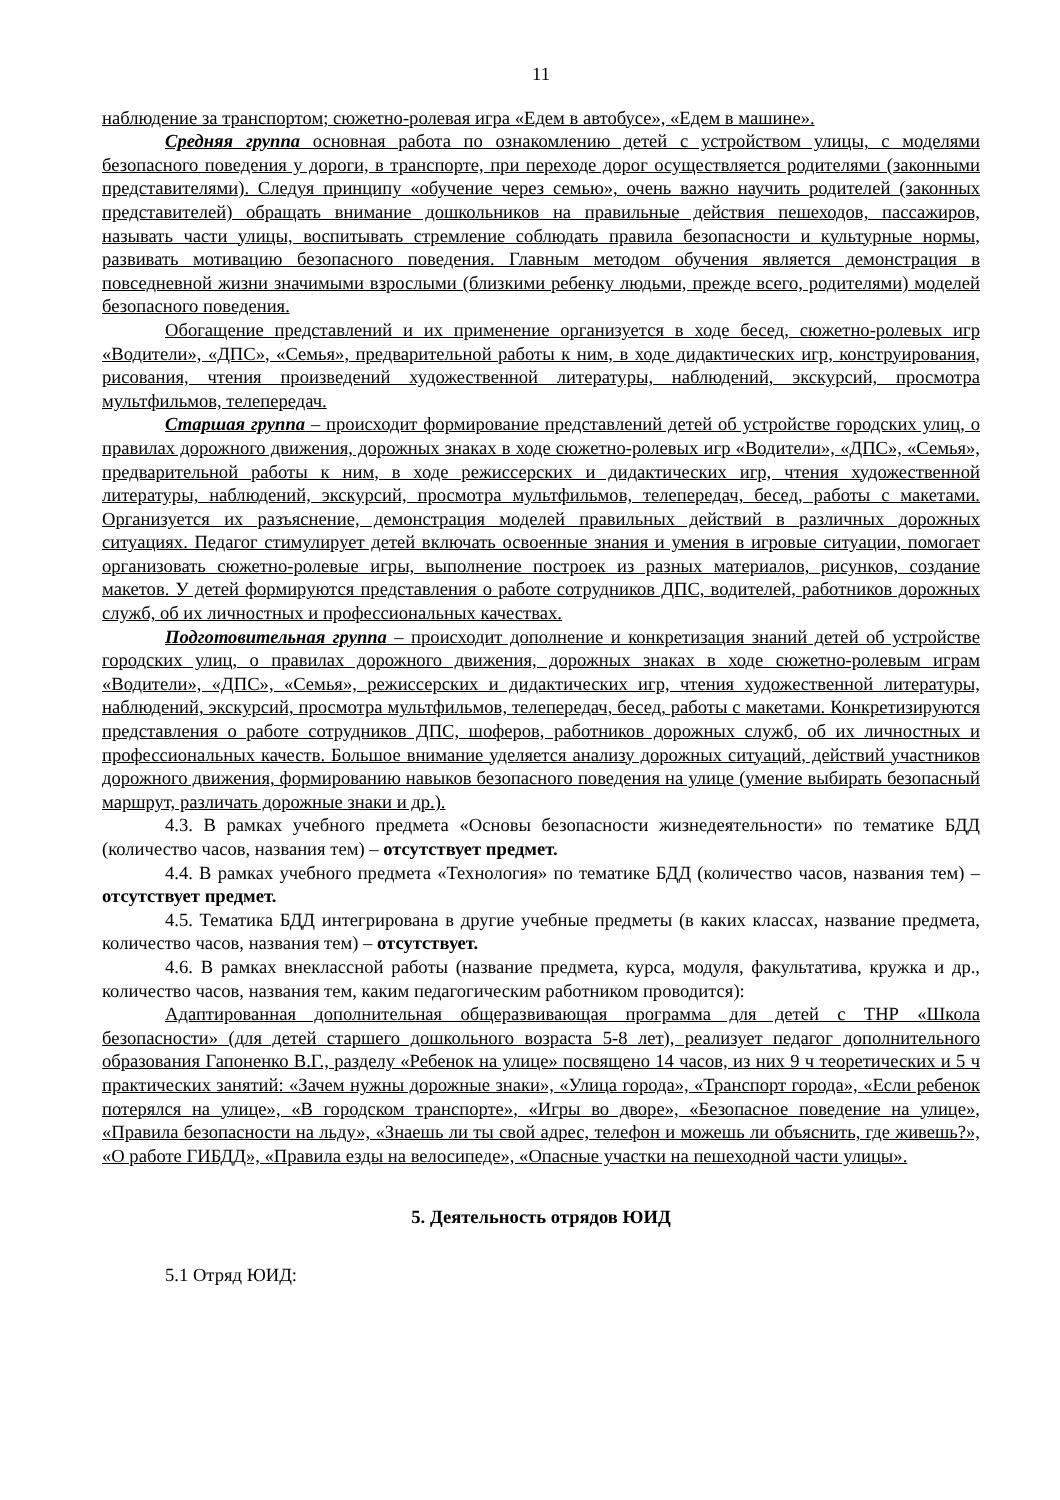11
наблюдение за транспортом; сюжетно-ролевая игра «Едем в автобусе», «Едем в машине».
Средняя группа основная работа по ознакомлению детей с устройством улицы, с моделями безопасного поведения у дороги, в транспорте, при переходе дорог осуществляется родителями (законными представителями). Следуя принципу «обучение через семью», очень важно научить родителей (законных представителей) обращать внимание дошкольников на правильные действия пешеходов, пассажиров, называть части улицы, воспитывать стремление соблюдать правила безопасности и культурные нормы, развивать мотивацию безопасного поведения. Главным методом обучения является демонстрация в повседневной жизни значимыми взрослыми (близкими ребенку людьми, прежде всего, родителями) моделей безопасного поведения.
Обогащение представлений и их применение организуется в ходе бесед, сюжетно-ролевых игр «Водители», «ДПС», «Семья», предварительной работы к ним, в ходе дидактических игр, конструирования, рисования, чтения произведений художественной литературы, наблюдений, экскурсий, просмотра мультфильмов, телепередач.
Старшая группа – происходит формирование представлений детей об устройстве городских улиц, о правилах дорожного движения, дорожных знаках в ходе сюжетно-ролевых игр «Водители», «ДПС», «Семья», предварительной работы к ним, в ходе режиссерских и дидактических игр, чтения художественной литературы, наблюдений, экскурсий, просмотра мультфильмов, телепередач, бесед, работы с макетами. Организуется их разъяснение, демонстрация моделей правильных действий в различных дорожных ситуациях. Педагог стимулирует детей включать освоенные знания и умения в игровые ситуации, помогает организовать сюжетно-ролевые игры, выполнение построек из разных материалов, рисунков, создание макетов. У детей формируются представления о работе сотрудников ДПС, водителей, работников дорожных служб, об их личностных и профессиональных качествах.
Подготовительная группа – происходит дополнение и конкретизация знаний детей об устройстве городских улиц, о правилах дорожного движения, дорожных знаках в ходе сюжетно-ролевым играм «Водители», «ДПС», «Семья», режиссерских и дидактических игр, чтения художественной литературы, наблюдений, экскурсий, просмотра мультфильмов, телепередач, бесед, работы с макетами. Конкретизируются представления о работе сотрудников ДПС, шоферов, работников дорожных служб, об их личностных и профессиональных качеств. Большое внимание уделяется анализу дорожных ситуаций, действий участников дорожного движения, формированию навыков безопасного поведения на улице (умение выбирать безопасный маршрут, различать дорожные знаки и др.).
4.3. В рамках учебного предмета «Основы безопасности жизнедеятельности» по тематике БДД (количество часов, названия тем) – отсутствует предмет.
4.4. В рамках учебного предмета «Технология» по тематике БДД (количество часов, названия тем) – отсутствует предмет.
4.5. Тематика БДД интегрирована в другие учебные предметы (в каких классах, название предмета, количество часов, названия тем) – отсутствует.
4.6. В рамках внеклассной работы (название предмета, курса, модуля, факультатива, кружка и др., количество часов, названия тем, каким педагогическим работником проводится):
Адаптированная дополнительная общеразвивающая программа для детей с ТНР «Школа безопасности» (для детей старшего дошкольного возраста 5-8 лет), реализует педагог дополнительного образования Гапоненко В.Г., разделу «Ребенок на улице» посвящено 14 часов, из них 9 ч теоретических и 5 ч практических занятий: «Зачем нужны дорожные знаки», «Улица города», «Транспорт города», «Если ребенок потерялся на улице», «В городском транспорте», «Игры во дворе», «Безопасное поведение на улице», «Правила безопасности на льду», «Знаешь ли ты свой адрес, телефон и можешь ли объяснить, где живешь?», «О работе ГИБДД», «Правила езды на велосипеде», «Опасные участки на пешеходной части улицы».
5. Деятельность отрядов ЮИД
5.1 Отряд ЮИД: